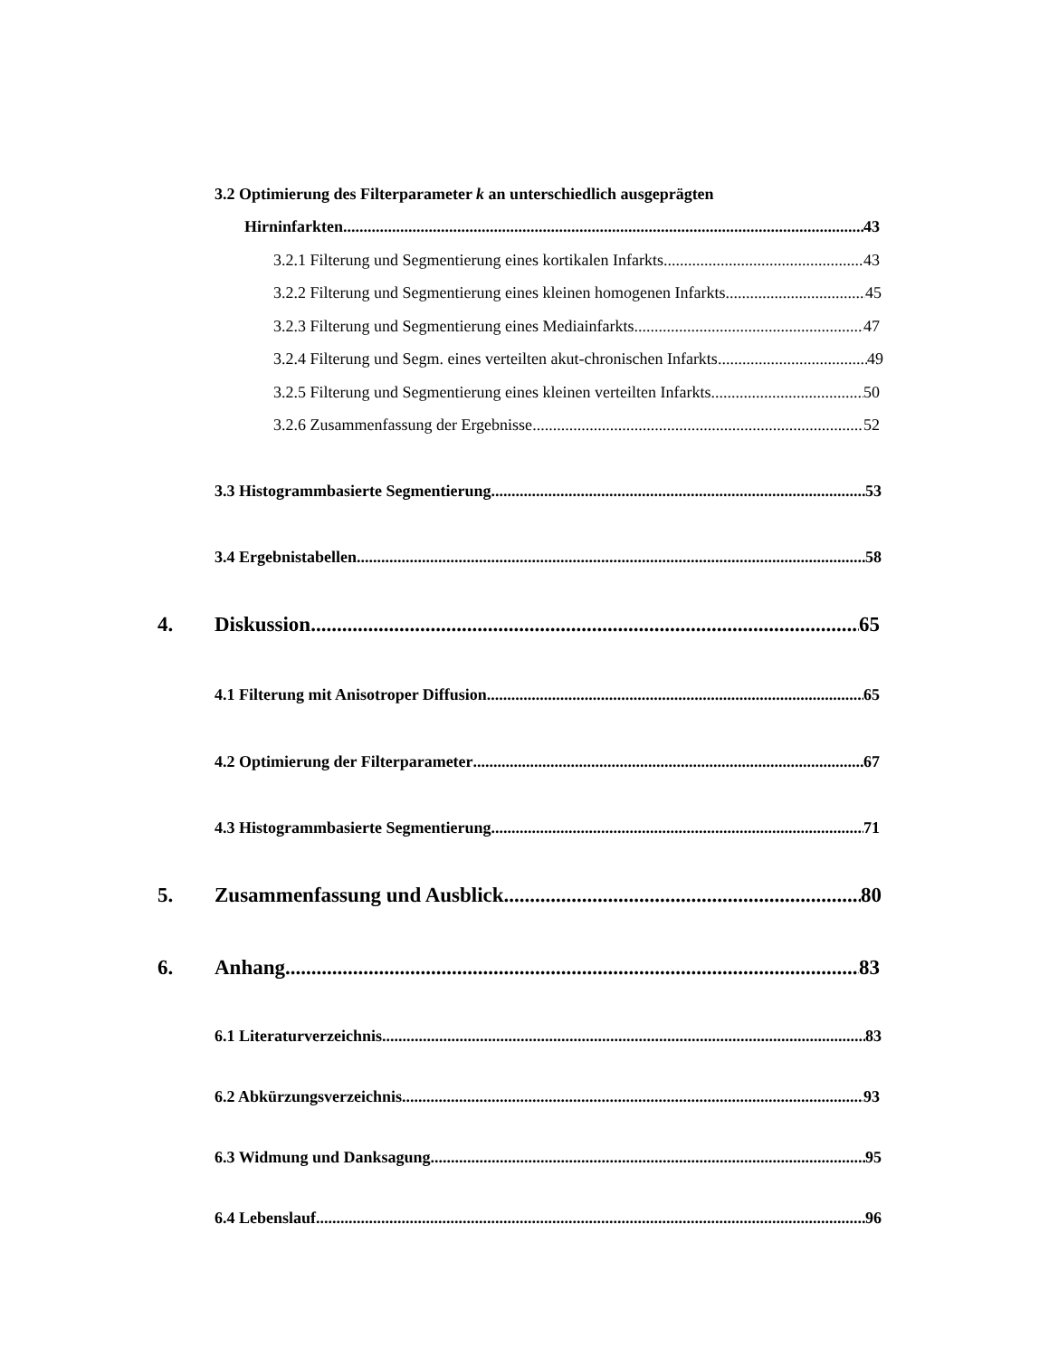3.2 Optimierung des Filterparameter k an unterschiedlich ausgeprägten
Hirninfarkten 43
3.2.1 Filterung und Segmentierung eines kortikalen Infarkts 43
3.2.2 Filterung und Segmentierung eines kleinen homogenen Infarkts 45
3.2.3 Filterung und Segmentierung eines Mediainfarkts 47
3.2.4 Filterung und Segm. eines verteilten akut-chronischen Infarkts 49
3.2.5 Filterung und Segmentierung eines kleinen verteilten Infarkts 50
3.2.6 Zusammenfassung der Ergebnisse 52
3.3 Histogrammbasierte Segmentierung 53
3.4 Ergebnistabellen 58
4. Diskussion 65
4.1 Filterung mit Anisotroper Diffusion 65
4.2 Optimierung der Filterparameter 67
4.3 Histogrammbasierte Segmentierung 71
5. Zusammenfassung und Ausblick 80
6. Anhang 83
6.1 Literaturverzeichnis 83
6.2 Abkürzungsverzeichnis 93
6.3 Widmung und Danksagung 95
6.4 Lebenslauf 96